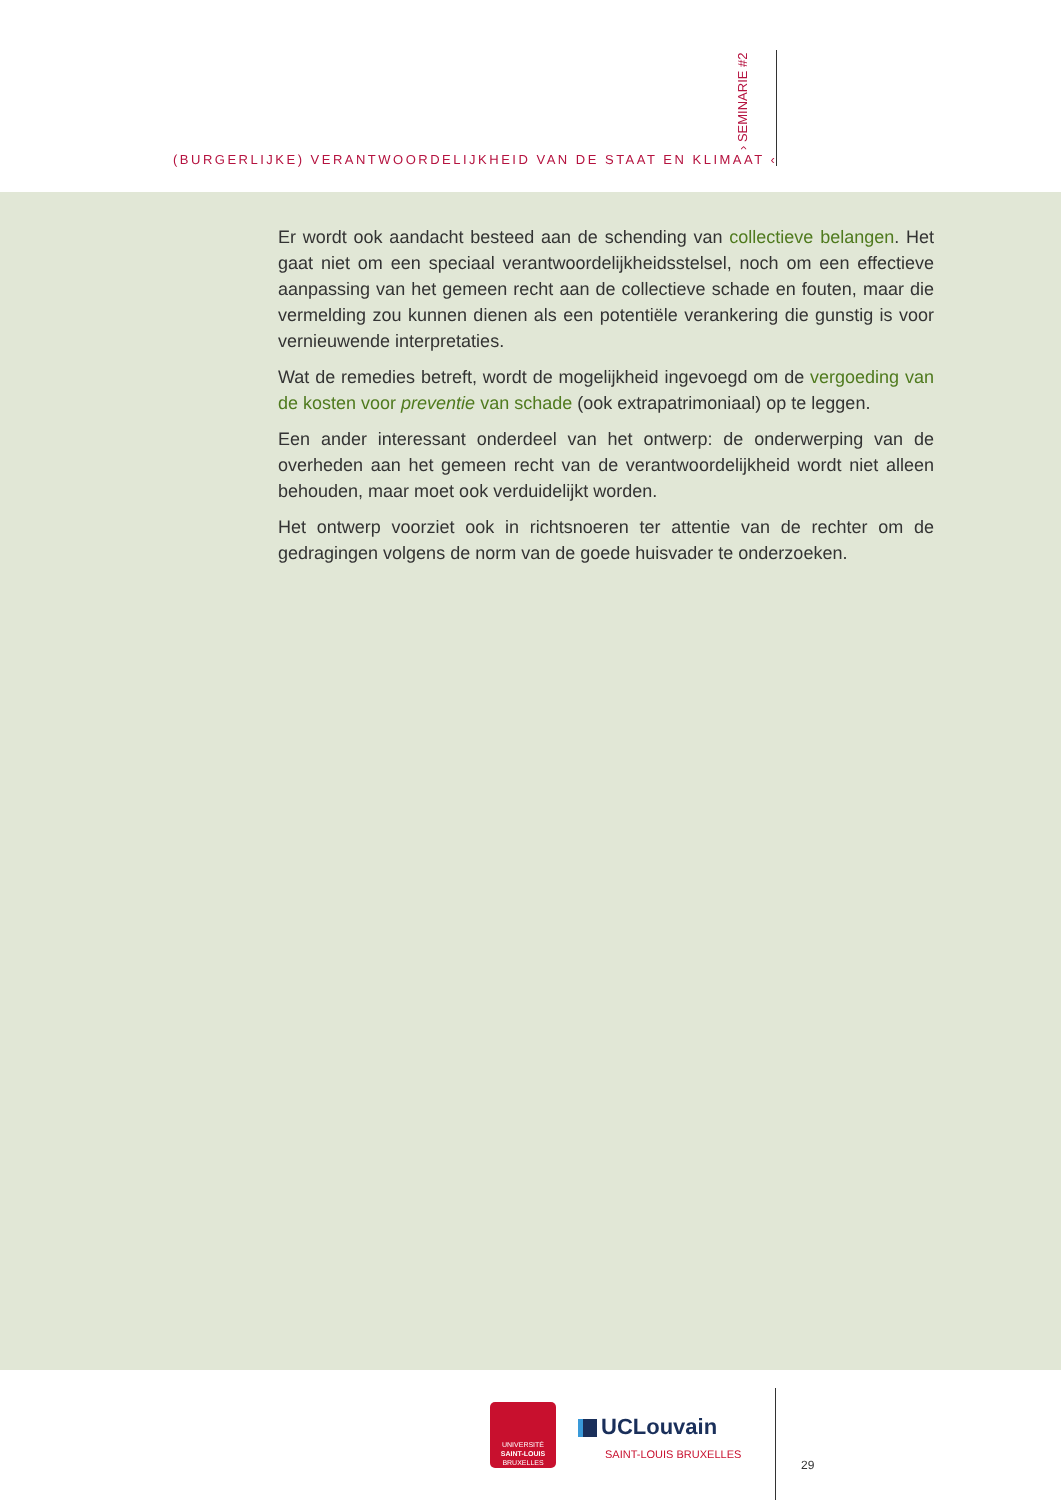› SEMINARIE #2
(BURGERLIJKE) VERANTWOORDELIJKHEID VAN DE STAAT EN KLIMAAT ‹
Er wordt ook aandacht besteed aan de schending van collectieve belangen. Het gaat niet om een speciaal verantwoordelijkheidsstelsel, noch om een effectieve aanpassing van het gemeen recht aan de collectieve schade en fouten, maar die vermelding zou kunnen dienen als een potentiële verankering die gunstig is voor vernieuwende interpretaties.
Wat de remedies betreft, wordt de mogelijkheid ingevoegd om de vergoeding van de kosten voor preventie van schade (ook extrapatrimoniaal) op te leggen.
Een ander interessant onderdeel van het ontwerp: de onderwerping van de overheden aan het gemeen recht van de verantwoordelijkheid wordt niet alleen behouden, maar moet ook verduidelijkt worden.
Het ontwerp voorziet ook in richtsnoeren ter attentie van de rechter om de gedragingen volgens de norm van de goede huisvader te onderzoeken.
UNIVERSITÉ
SAINT-LOUIS
BRUXELLES
UCLouvain
SAINT-LOUIS BRUXELLES
29